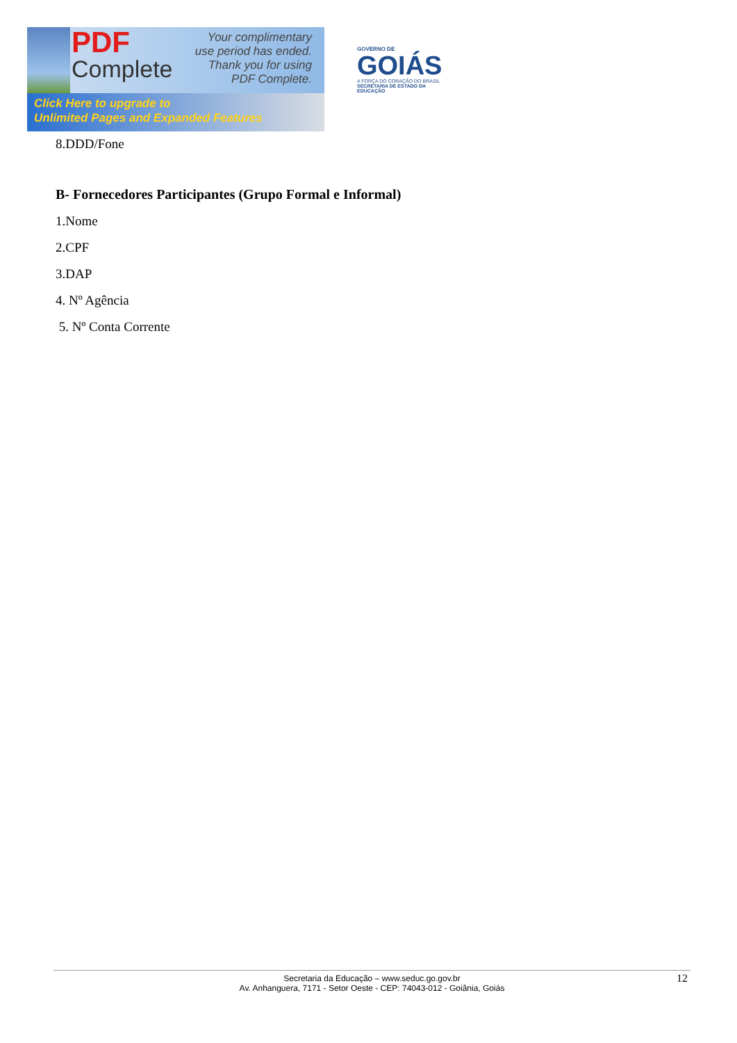PDF
Complete
Your complimentary
use period has ended.
Thank you for using
PDF Complete.
Click Here to upgrade to
Unlimited Pages and Expanded Features
GOVERNO DE
GOIÁS
A FORÇA DO CORAÇÃO DO BRASIL
SECRETARIA DE ESTADO DA EDUCAÇÃO
8.DDD/Fone
B- Fornecedores Participantes (Grupo Formal e Informal)
1.Nome
2.CPF
3.DAP
4. Nº Agência
5. Nº Conta Corrente
Secretaria da Educação – www.seduc.go.gov.br
Av. Anhanguera, 7171 - Setor Oeste - CEP: 74043-012 - Goiânia, Goiás
12